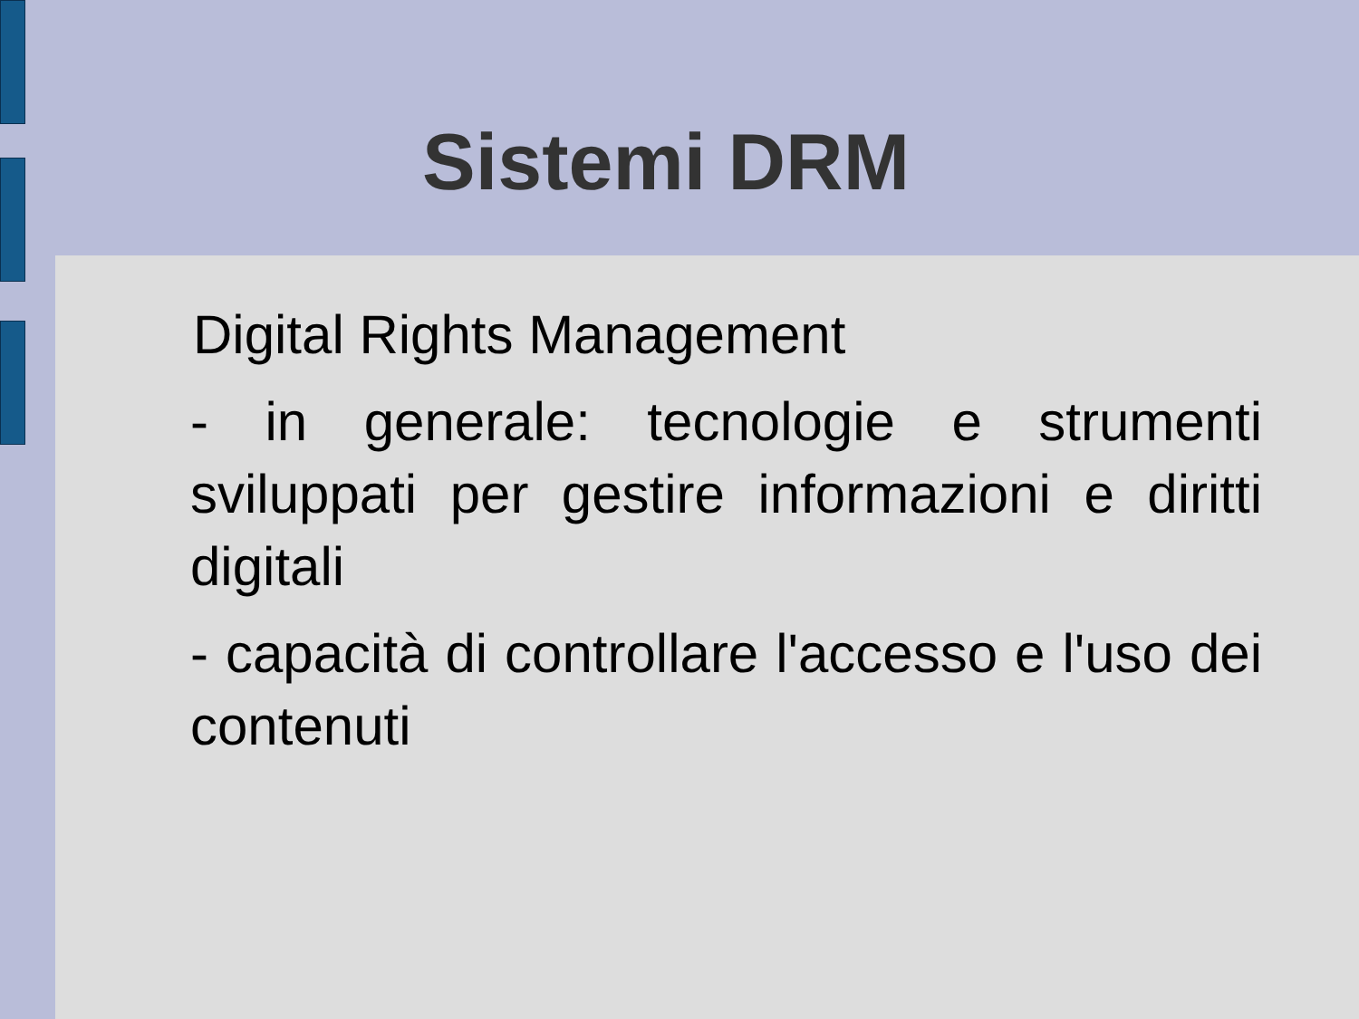Sistemi DRM
Digital Rights Management
- in generale: tecnologie e strumenti sviluppati per gestire informazioni e diritti digitali
- capacità di controllare l'accesso e l'uso dei contenuti